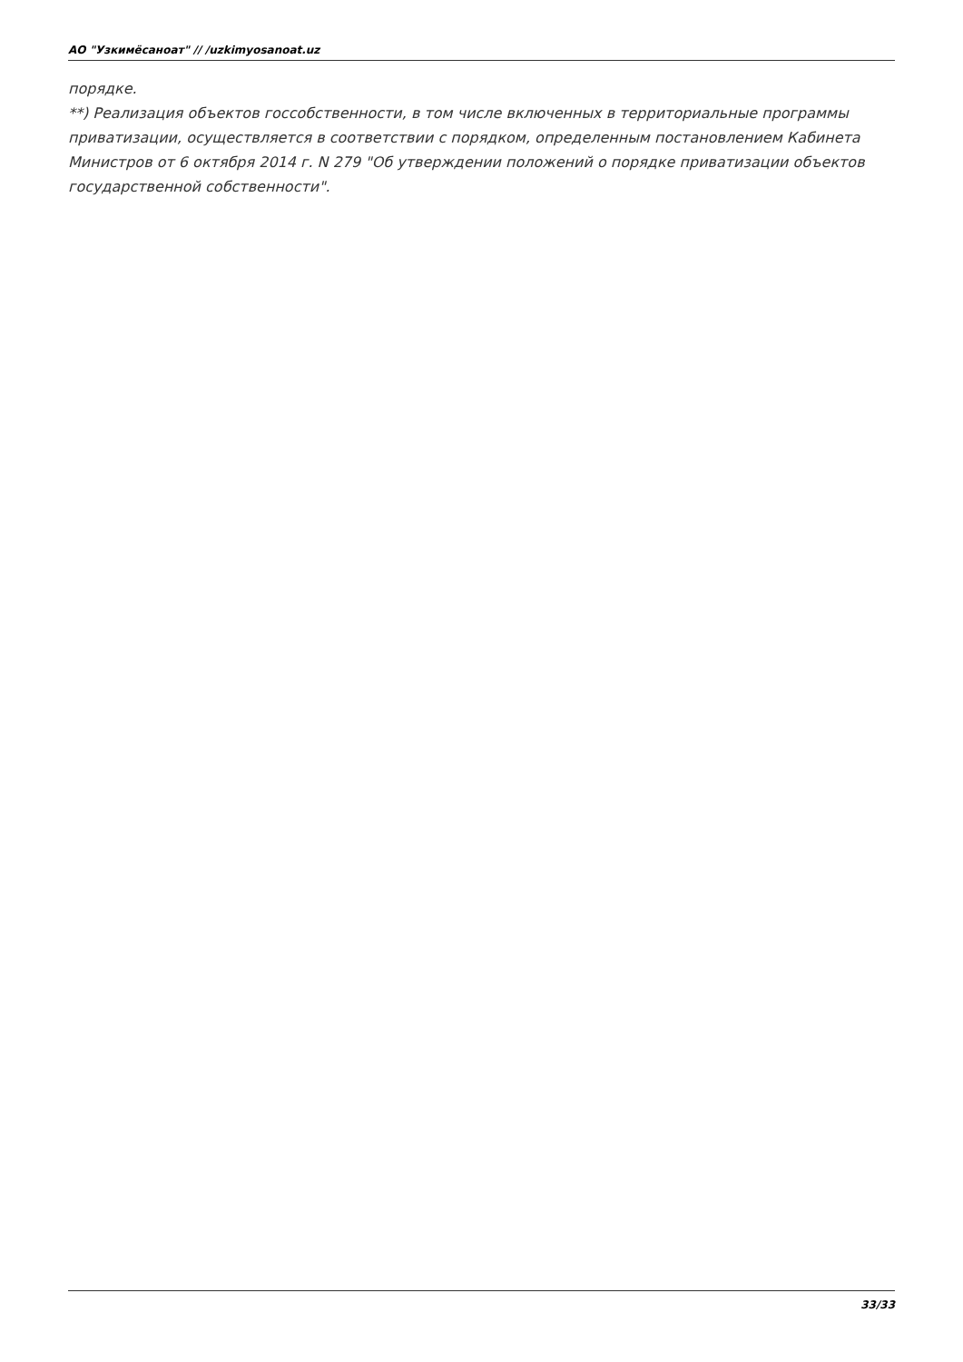АО "Узкимёсаноат" // /uzkimyosanoat.uz
порядке.
**) Реализация объектов госсобственности, в том числе включенных в территориальные программы приватизации, осуществляется в соответствии с порядком, определенным постановлением Кабинета Министров от 6 октября 2014 г. N 279 "Об утверждении положений о порядке приватизации объектов государственной собственности".
33/33